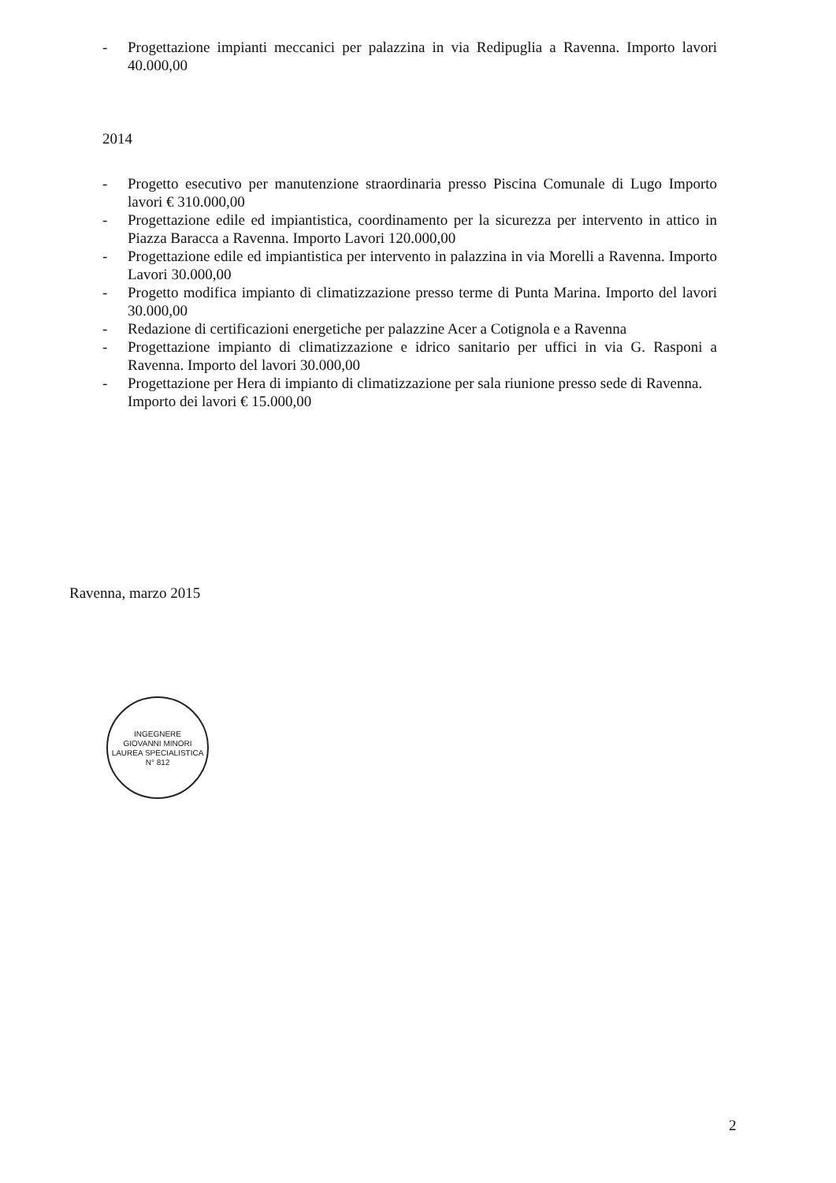- Progettazione impianti meccanici per palazzina in via Redipuglia a Ravenna. Importo lavori 40.000,00
2014
- Progetto esecutivo per manutenzione straordinaria presso Piscina Comunale di Lugo Importo lavori € 310.000,00
- Progettazione edile ed impiantistica, coordinamento per la sicurezza per intervento in attico in Piazza Baracca a Ravenna. Importo Lavori 120.000,00
- Progettazione edile ed impiantistica per intervento in palazzina in via Morelli a Ravenna. Importo Lavori 30.000,00
- Progetto modifica impianto di climatizzazione presso terme di Punta Marina. Importo del lavori 30.000,00
- Redazione di certificazioni energetiche per palazzine Acer a Cotignola e a Ravenna
- Progettazione impianto di climatizzazione e idrico sanitario per uffici in via G. Rasponi a Ravenna. Importo del lavori 30.000,00
- Progettazione per Hera di impianto di climatizzazione per sala riunione presso sede di Ravenna.
Importo dei lavori € 15.000,00
Ravenna, marzo 2015
INGEGNERE
GIOVANNI MINORI
LAUREA SPECIALISTICA
N° 812
2